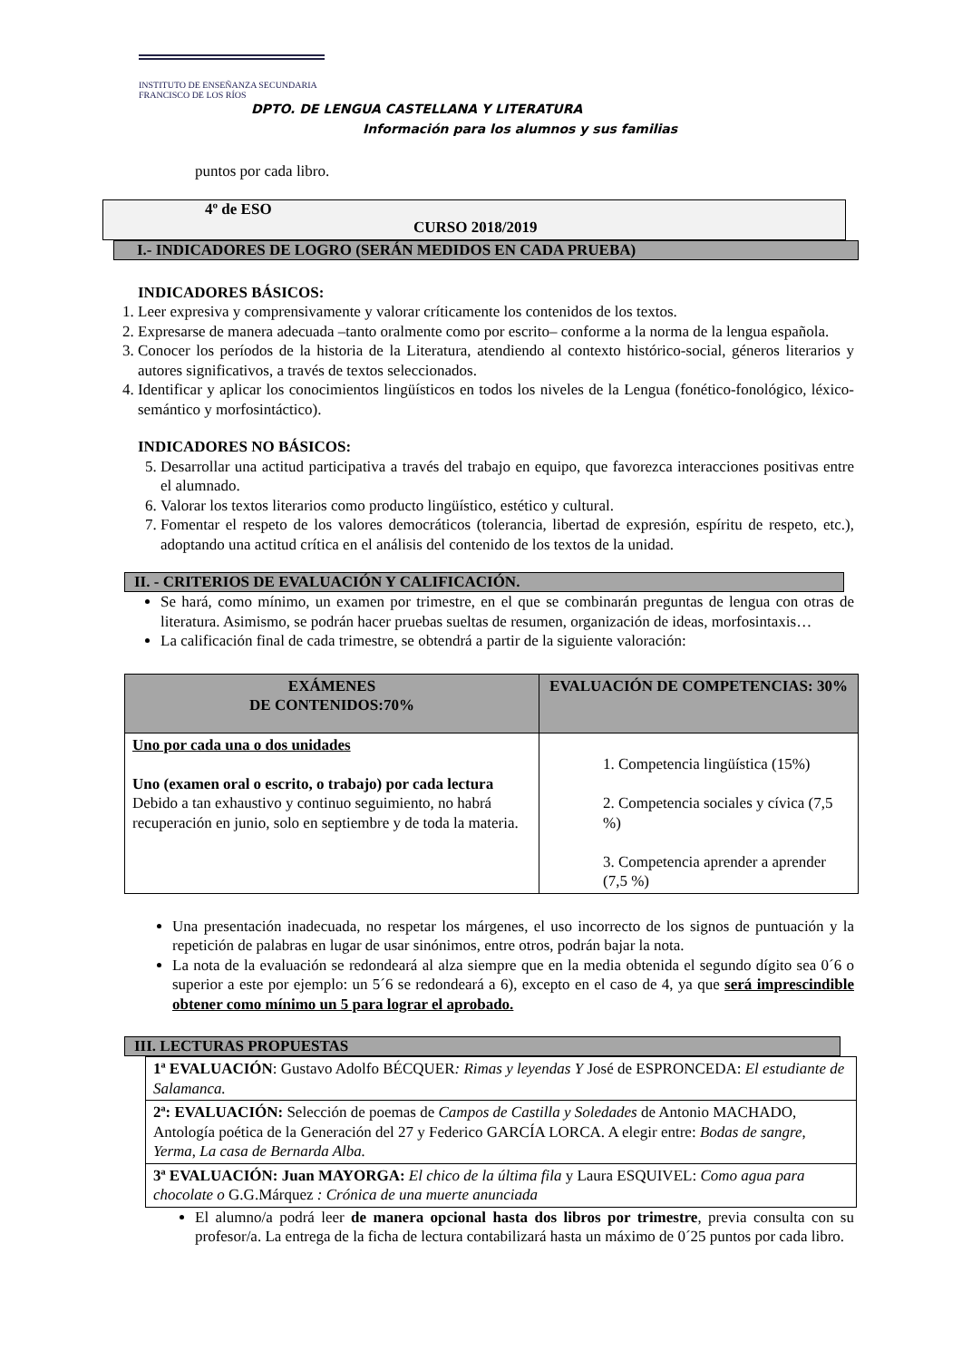INSTITUTO DE ENSEÑANZA SECUNDARIA
FRANCISCO DE LOS RÍOS
DPTO. DE LENGUA CASTELLANA Y LITERATURA
Información para los alumnos y sus familias
puntos por cada libro.
4º de ESO
CURSO 2018/2019
I.- INDICADORES DE LOGRO (SERÁN MEDIDOS EN CADA PRUEBA)
INDICADORES BÁSICOS:
1. Leer expresiva y comprensivamente y valorar críticamente los contenidos de los textos.
2. Expresarse de manera adecuada –tanto oralmente como por escrito– conforme a la norma de la lengua española.
3. Conocer los períodos de la historia de la Literatura, atendiendo al contexto histórico-social, géneros literarios y autores significativos, a través de textos seleccionados.
4. Identificar y aplicar los conocimientos lingüísticos en todos los niveles de la Lengua (fonético-fonológico, léxico- semántico y morfosintáctico).
INDICADORES NO BÁSICOS:
5. Desarrollar una actitud participativa a través del trabajo en equipo, que favorezca interacciones positivas entre el alumnado.
6. Valorar los textos literarios como producto lingüístico, estético y cultural.
7. Fomentar el respeto de los valores democráticos (tolerancia, libertad de expresión, espíritu de respeto, etc.), adoptando una actitud crítica en el análisis del contenido de los textos de la unidad.
II. - CRITERIOS DE EVALUACIÓN Y CALIFICACIÓN.
Se hará, como mínimo, un examen por trimestre, en el que se combinarán preguntas de lengua con otras de literatura. Asimismo, se podrán hacer pruebas sueltas de resumen, organización de ideas, morfosintaxis…
La calificación final de cada trimestre, se obtendrá a partir de la siguiente valoración:
| EXÁMENES DE CONTENIDOS:70% | EVALUACIÓN DE COMPETENCIAS: 30% |
| --- | --- |
| Uno por cada una o dos unidades Uno (examen oral o escrito, o trabajo) por cada lectura Debido a tan exhaustivo y continuo seguimiento, no habrá recuperación en junio, solo en septiembre y de toda la materia. | 1. Competencia lingüística (15%) 2. Competencia sociales y cívica (7,5 %) 3. Competencia aprender a aprender (7,5 %) |
Una presentación inadecuada, no respetar los márgenes, el uso incorrecto de los signos de puntuación y la repetición de palabras en lugar de usar sinónimos, entre otros, podrán bajar la nota.
La nota de la evaluación se redondeará al alza siempre que en la media obtenida el segundo dígito sea 0´6 o superior a este por ejemplo: un 5´6 se redondeará a 6), excepto en el caso de 4, ya que será imprescindible obtener como mínimo un 5 para lograr el aprobado.
III. LECTURAS PROPUESTAS
| 1ª EVALUACIÓN : Gustavo Adolfo BÉCQUER : Rimas y leyendas Y José de ESPRONCEDA: El estudiante de Salamanca. |
| 2ª: EVALUACIÓN: Selección de poemas de Campos de Castilla y Soledades de Antonio MACHADO, Antología poética de la Generación del 27 y Federico GARCÍA LORCA. A elegir entre: Bodas de sangre , Yerma , La casa de Bernarda Alba. |
| 3ª EVALUACIÓN: Juan MAYORGA: El chico de la última fila y Laura ESQUIVEL: Como agua para chocolate o G.G.Márquez : Crónica de una muerte anunciada |
El alumno/a podrá leer de manera opcional hasta dos libros por trimestre, previa consulta con su profesor/a. La entrega de la ficha de lectura contabilizará hasta un máximo de 0´25 puntos por cada libro.